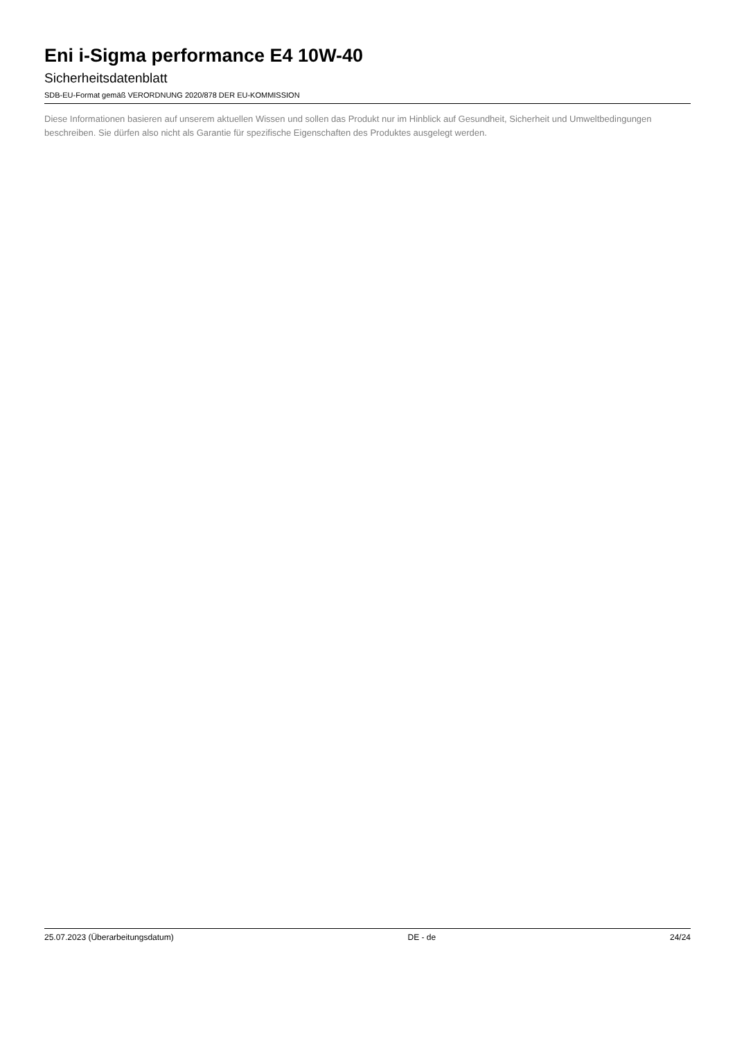Eni i-Sigma performance E4 10W-40
Sicherheitsdatenblatt
SDB-EU-Format gemäß VERORDNUNG 2020/878 DER EU-KOMMISSION
Diese Informationen basieren auf unserem aktuellen Wissen und sollen das Produkt nur im Hinblick auf Gesundheit, Sicherheit und Umweltbedingungen beschreiben. Sie dürfen also nicht als Garantie für spezifische Eigenschaften des Produktes ausgelegt werden.
25.07.2023 (Überarbeitungsdatum) DE - de 24/24